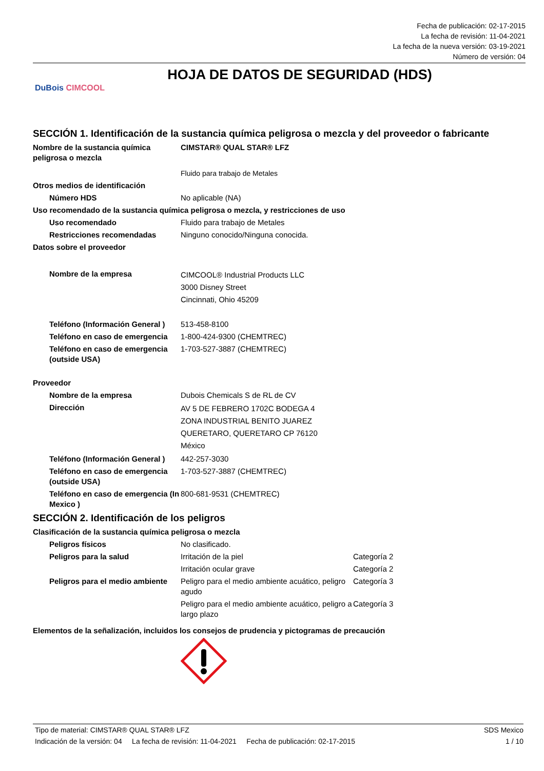Fecha de publicación: 02-17-2015
La fecha de revisión: 11-04-2021
La fecha de la nueva versión: 03-19-2021
Número de versión: 04
DuBois CIMCOOL
HOJA DE DATOS DE SEGURIDAD (HDS)
SECCIÓN 1. Identificación de la sustancia química peligrosa o mezcla y del proveedor o fabricante
| Nombre de la sustancia química peligrosa o mezcla | CIMSTAR® QUAL STAR® LFZ |
| | Fluido para trabajo de Metales |
| Otros medios de identificación | |
| Número HDS | No aplicable (NA) |
| Uso recomendado de la sustancia química peligrosa o mezcla, y restricciones de uso | |
| Uso recomendado | Fluido para trabajo de Metales |
| Restricciones recomendadas | Ninguno conocido/Ninguna conocida. |
| Datos sobre el proveedor | |
| Nombre de la empresa | CIMCOOL® Industrial Products LLC 3000 Disney Street Cincinnati, Ohio 45209 |
| Teléfono (Información General ) | 513-458-8100 |
| Teléfono en caso de emergencia | 1-800-424-9300 (CHEMTREC) |
| Teléfono en caso de emergencia (outside USA) | 1-703-527-3887 (CHEMTREC) |
| Proveedor | |
| Nombre de la empresa | Dubois Chemicals S de RL de CV |
| Dirección | AV 5 DE FEBRERO 1702C BODEGA 4 ZONA INDUSTRIAL BENITO JUAREZ QUERETARO, QUERETARO CP 76120 México |
| Teléfono (Información General ) | 442-257-3030 |
| Teléfono en caso de emergencia (outside USA) | 1-703-527-3887 (CHEMTREC) |
| Teléfono en caso de emergencia (In Mexico ) | 800-681-9531 (CHEMTREC) |
SECCIÓN 2. Identificación de los peligros
| Clasificación de la sustancia química peligrosa o mezcla | | |
| Peligros físicos | No clasificado. | |
| Peligros para la salud | Irritación de la piel | Categoría 2 |
| | Irritación ocular grave | Categoría 2 |
| Peligros para el medio ambiente | Peligro para el medio ambiente acuático, peligro agudo | Categoría 3 |
| | Peligro para el medio ambiente acuático, peligro a largo plazo | Categoría 3 |
| Elementos de la señalización, incluidos los consejos de prudencia y pictogramas de precaución | | |
Tipo de material: CIMSTAR® QUAL STAR® LFZ SDS Mexico
Indicación de la versión: 04 La fecha de revisión: 11-04-2021 Fecha de publicación: 02-17-2015 1 / 10